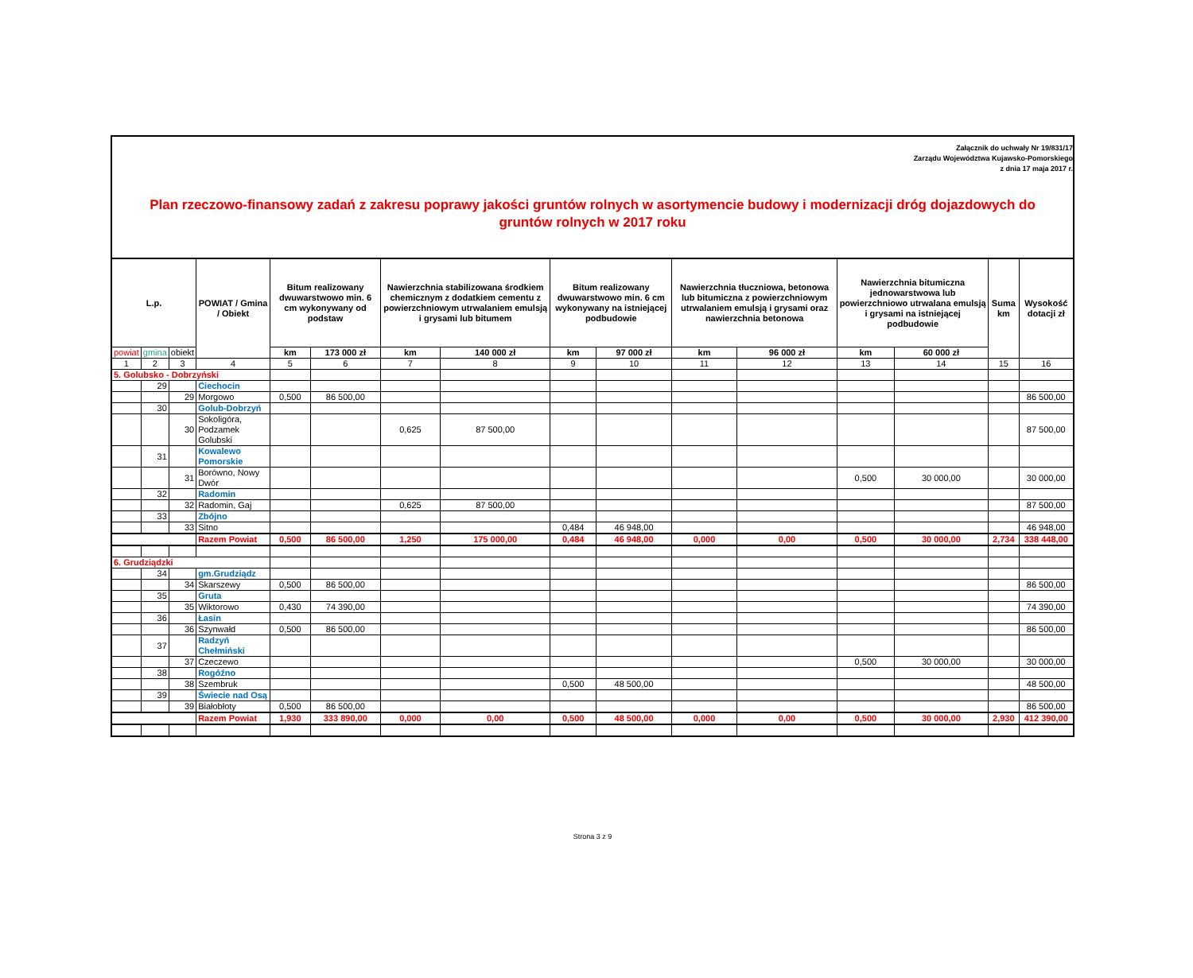Załącznik do uchwały Nr 19/831/17
Zarządu Województwa Kujawsko-Pomorskiego
z dnia 17 maja 2017 r.
Plan rzeczowo-finansowy zadań z zakresu poprawy jakości gruntów rolnych w asortymencie budowy i modernizacji dróg dojazdowych do gruntów rolnych w 2017 roku
| L.p. | | | POWIAT / Gmina / Obiekt | Bitum realizowany dwuwarstwowo min. 6 cm wykonywany od podstaw | | Nawierzchnia stabilizowana środkiem chemicznym z dodatkiem cementu z powierzchniowym utrwalaniem emulsją i grysami lub bitumem | | Bitum realizowany dwuwarstwowo min. 6 cm wykonywany na istniejącej podbudowie | | Nawierzchnia tłuczniowa, betonowa lub bitumiczna z powierzchniowym utrwalaniem emulsją i grysami oraz nawierzchnia betonowa | | Nawierzchnia bitumiczna jednowarstwowa lub powierzchniowo utrwalana emulsją i grysami na istniejącej podbudowie | | Suma km | Wysokość dotacji zł |
| --- | --- | --- | --- | --- | --- | --- | --- | --- | --- | --- | --- | --- | --- | --- | --- |
| powiat | gmina | obiekt | | km | 173 000 zł | km | 140 000 zł | km | 97 000 zł | km | 96 000 zł | km | 60 000 zł | | |
| 1 | 2 | 3 | 4 | 5 | 6 | 7 | 8 | 9 | 10 | 11 | 12 | 13 | 14 | 15 | 16 |
| 5. Golubsko - Dobrzyński | | | | | | | | | | | | | | | |
| | 29 | | Ciechocin | | | | | | | | | | | | |
| | | 29 | Morgowo | 0,500 | 86 500,00 | | | | | | | | | | 86 500,00 |
| | 30 | | Golub-Dobrzyń | | | | | | | | | | | | |
| | | 30 | Sokoligóra, Podzamek Golubski | | | 0,625 | 87 500,00 | | | | | | | | 87 500,00 |
| | 31 | | Kowalewo Pomorskie | | | | | | | | | | | | |
| | | 31 | Borówno, Nowy Dwór | | | | | | | | | 0,500 | 30 000,00 | | 30 000,00 |
| | 32 | | Radomin | | | | | | | | | | | | |
| | | 32 | Radomin, Gaj | | | 0,625 | 87 500,00 | | | | | | | | 87 500,00 |
| | 33 | | Zbójno | | | | | | | | | | | | |
| | | 33 | Sitno | | | | | 0,484 | 46 948,00 | | | | | | 46 948,00 |
| | | | Razem Powiat | 0,500 | 86 500,00 | 1,250 | 175 000,00 | 0,484 | 46 948,00 | 0,000 | 0,00 | 0,500 | 30 000,00 | 2,734 | 338 448,00 |
| 6. Grudziądzki | | | | | | | | | | | | | | | |
| | 34 | | gm.Grudziądz | | | | | | | | | | | | |
| | | 34 | Skarszewy | 0,500 | 86 500,00 | | | | | | | | | | 86 500,00 |
| | 35 | | Gruta | | | | | | | | | | | | |
| | | 35 | Wiktorowo | 0,430 | 74 390,00 | | | | | | | | | | 74 390,00 |
| | 36 | | Łasin | | | | | | | | | | | | |
| | | 36 | Szynwałd | 0,500 | 86 500,00 | | | | | | | | | | 86 500,00 |
| | 37 | | Radzyń Chełmiński | | | | | | | | | | | | |
| | | 37 | Czeczewo | | | | | | | | | 0,500 | 30 000,00 | | 30 000,00 |
| | 38 | | Rogóźno | | | | | | | | | | | | |
| | | 38 | Szembruk | | | | | 0,500 | 48 500,00 | | | | | | 48 500,00 |
| | 39 | | Świecie nad Osą | | | | | | | | | | | | |
| | | 39 | Białobłoty | 0,500 | 86 500,00 | | | | | | | | | | 86 500,00 |
| | | | Razem Powiat | 1,930 | 333 890,00 | 0,000 | 0,00 | 0,500 | 48 500,00 | 0,000 | 0,00 | 0,500 | 30 000,00 | 2,930 | 412 390,00 |
Strona 3 z 9